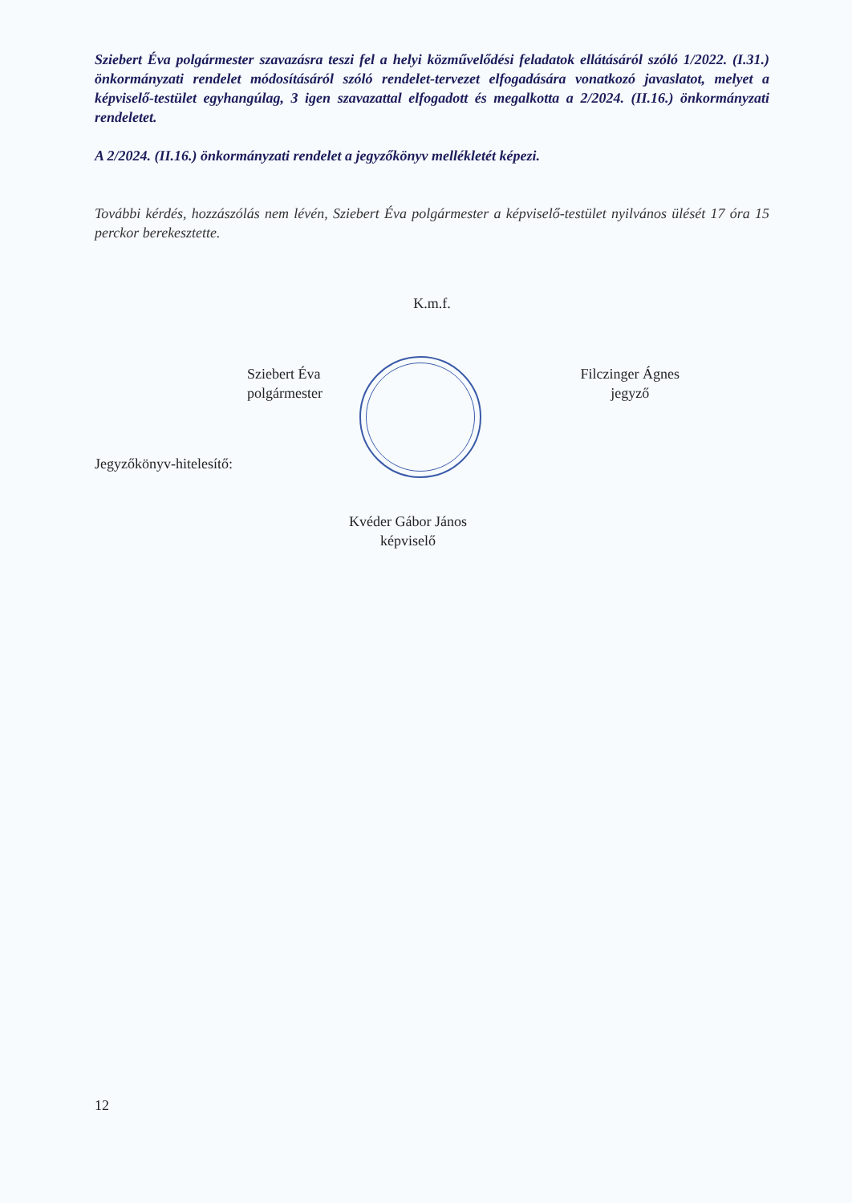Sziebert Éva polgármester szavazásra teszi fel a helyi közművelődési feladatok ellátásáról szóló 1/2022. (I.31.) önkormányzati rendelet módosításáról szóló rendelet-tervezet elfogadására vonatkozó javaslatot, melyet a képviselő-testület egyhangúlag, 3 igen szavazattal elfogadott és megalkotta a 2/2024. (II.16.) önkormányzati rendeletet.
A 2/2024. (II.16.) önkormányzati rendelet a jegyzőkönyv mellékletét képezi.
További kérdés, hozzászólás nem lévén, Sziebert Éva polgármester a képviselő-testület nyilvános ülését 17 óra 15 perckor berekesztette.
K.m.f.
Sziebert Éva
polgármester
Filczinger Ágnes
jegyző
Jegyzőkönyv-hitelesítő:
Kvéder Gábor János
képviselő
12